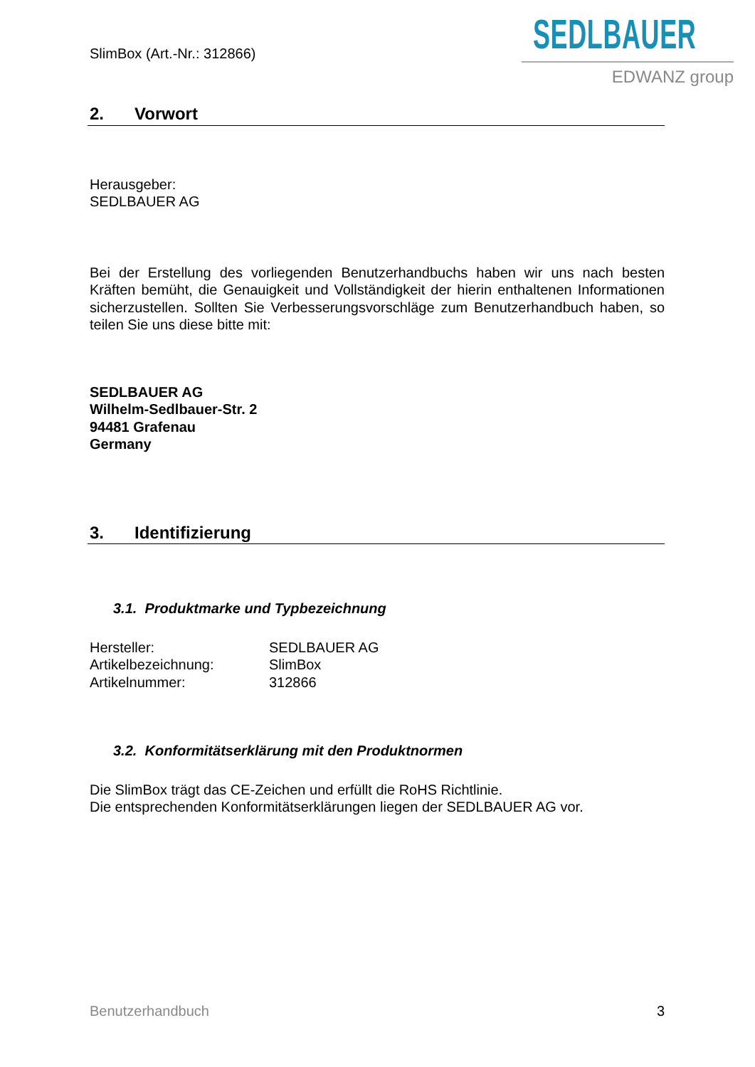SlimBox (Art.-Nr.: 312866)
SEDLBAUER
EDWANZ group
2. Vorwort
Herausgeber:
SEDLBAUER AG
Bei der Erstellung des vorliegenden Benutzerhandbuchs haben wir uns nach besten Kräften bemüht, die Genauigkeit und Vollständigkeit der hierin enthaltenen Informationen sicherzustellen. Sollten Sie Verbesserungsvorschläge zum Benutzerhandbuch haben, so teilen Sie uns diese bitte mit:
SEDLBAUER AG
Wilhelm-Sedlbauer-Str. 2
94481 Grafenau
Germany
3. Identifizierung
3.1. Produktmarke und Typbezeichnung
| Hersteller: | SEDLBAUER AG |
| Artikelbezeichnung: | SlimBox |
| Artikelnummer: | 312866 |
3.2. Konformitätserklärung mit den Produktnormen
Die SlimBox trägt das CE-Zeichen und erfüllt die RoHS Richtlinie.
Die entsprechenden Konformitätserklärungen liegen der SEDLBAUER AG vor.
Benutzerhandbuch 3